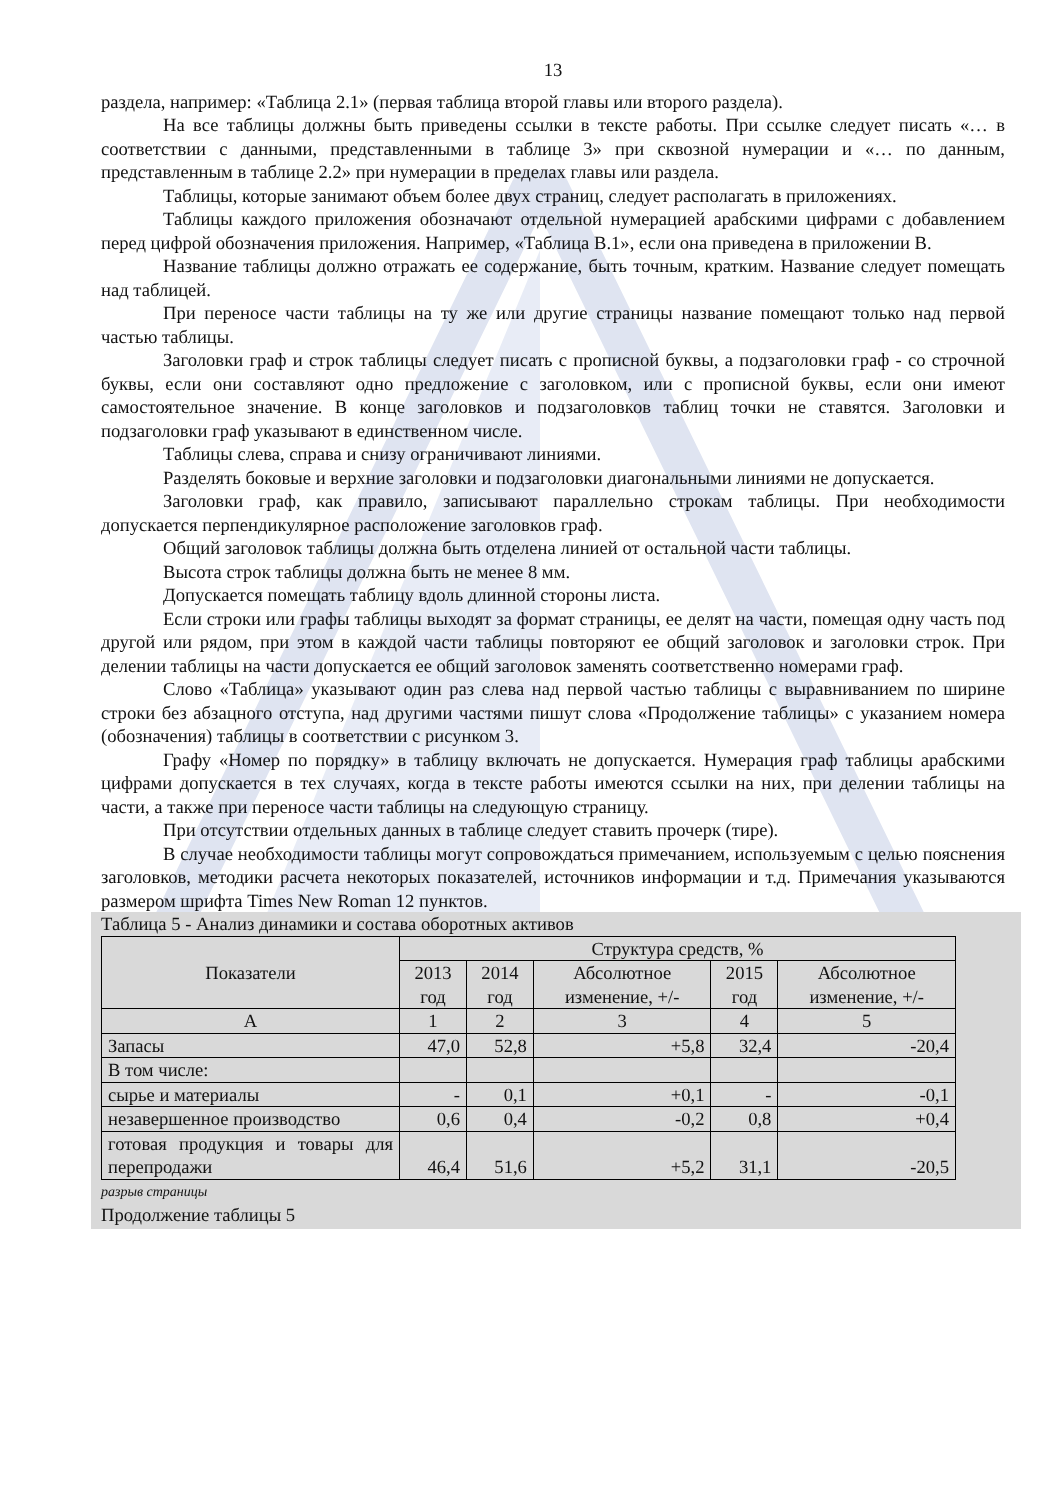13
раздела, например: «Таблица 2.1» (первая таблица второй главы или второго раздела).
На все таблицы должны быть приведены ссылки в тексте работы. При ссылке следует писать «… в соответствии с данными, представленными в таблице 3» при сквозной нумерации и «… по данным, представленным в таблице 2.2» при нумерации в пределах главы или раздела.
Таблицы, которые занимают объем более двух страниц, следует располагать в приложениях.
Таблицы каждого приложения обозначают отдельной нумерацией арабскими цифрами с добавлением перед цифрой обозначения приложения. Например, «Таблица В.1», если она приведена в приложении В.
Название таблицы должно отражать ее содержание, быть точным, кратким. Название следует помещать над таблицей.
При переносе части таблицы на ту же или другие страницы название помещают только над первой частью таблицы.
Заголовки граф и строк таблицы следует писать с прописной буквы, а подзаголовки граф - со строчной буквы, если они составляют одно предложение с заголовком, или с прописной буквы, если они имеют самостоятельное значение. В конце заголовков и подзаголовков таблиц точки не ставятся. Заголовки и подзаголовки граф указывают в единственном числе.
Таблицы слева, справа и снизу ограничивают линиями.
Разделять боковые и верхние заголовки и подзаголовки диагональными линиями не допускается.
Заголовки граф, как правило, записывают параллельно строкам таблицы. При необходимости допускается перпендикулярное расположение заголовков граф.
Общий заголовок таблицы должна быть отделена линией от остальной части таблицы.
Высота строк таблицы должна быть не менее 8 мм.
Допускается помещать таблицу вдоль длинной стороны листа.
Если строки или графы таблицы выходят за формат страницы, ее делят на части, помещая одну часть под другой или рядом, при этом в каждой части таблицы повторяют ее общий заголовок и заголовки строк. При делении таблицы на части допускается ее общий заголовок заменять соответственно номерами граф.
Слово «Таблица» указывают один раз слева над первой частью таблицы с выравниванием по ширине строки без абзацного отступа, над другими частями пишут слова «Продолжение таблицы» с указанием номера (обозначения) таблицы в соответствии с рисунком 3.
Графу «Номер по порядку» в таблицу включать не допускается. Нумерация граф таблицы арабскими цифрами допускается в тех случаях, когда в тексте работы имеются ссылки на них, при делении таблицы на части, а также при переносе части таблицы на следующую страницу.
При отсутствии отдельных данных в таблице следует ставить прочерк (тире).
В случае необходимости таблицы могут сопровождаться примечанием, используемым с целью пояснения заголовков, методики расчета некоторых показателей, источников информации и т.д. Примечания указываются размером шрифта Times New Roman 12 пунктов.
Таблица 5 - Анализ динамики и состава оборотных активов
| Показатели | Структура средств, % | | | | |
| --- | --- | --- | --- | --- | --- |
| | 2013 год | 2014 год | Абсолютное изменение, +/- | 2015 год | Абсолютное изменение, +/- |
| А | 1 | 2 | 3 | 4 | 5 |
| Запасы | 47,0 | 52,8 | +5,8 | 32,4 | -20,4 |
| В том числе: | | | | | |
| сырье и материалы | - | 0,1 | +0,1 | - | -0,1 |
| незавершенное производство | 0,6 | 0,4 | -0,2 | 0,8 | +0,4 |
| готовая продукция и товары для перепродажи | 46,4 | 51,6 | +5,2 | 31,1 | -20,5 |
разрыв страницы
Продолжение таблицы 5